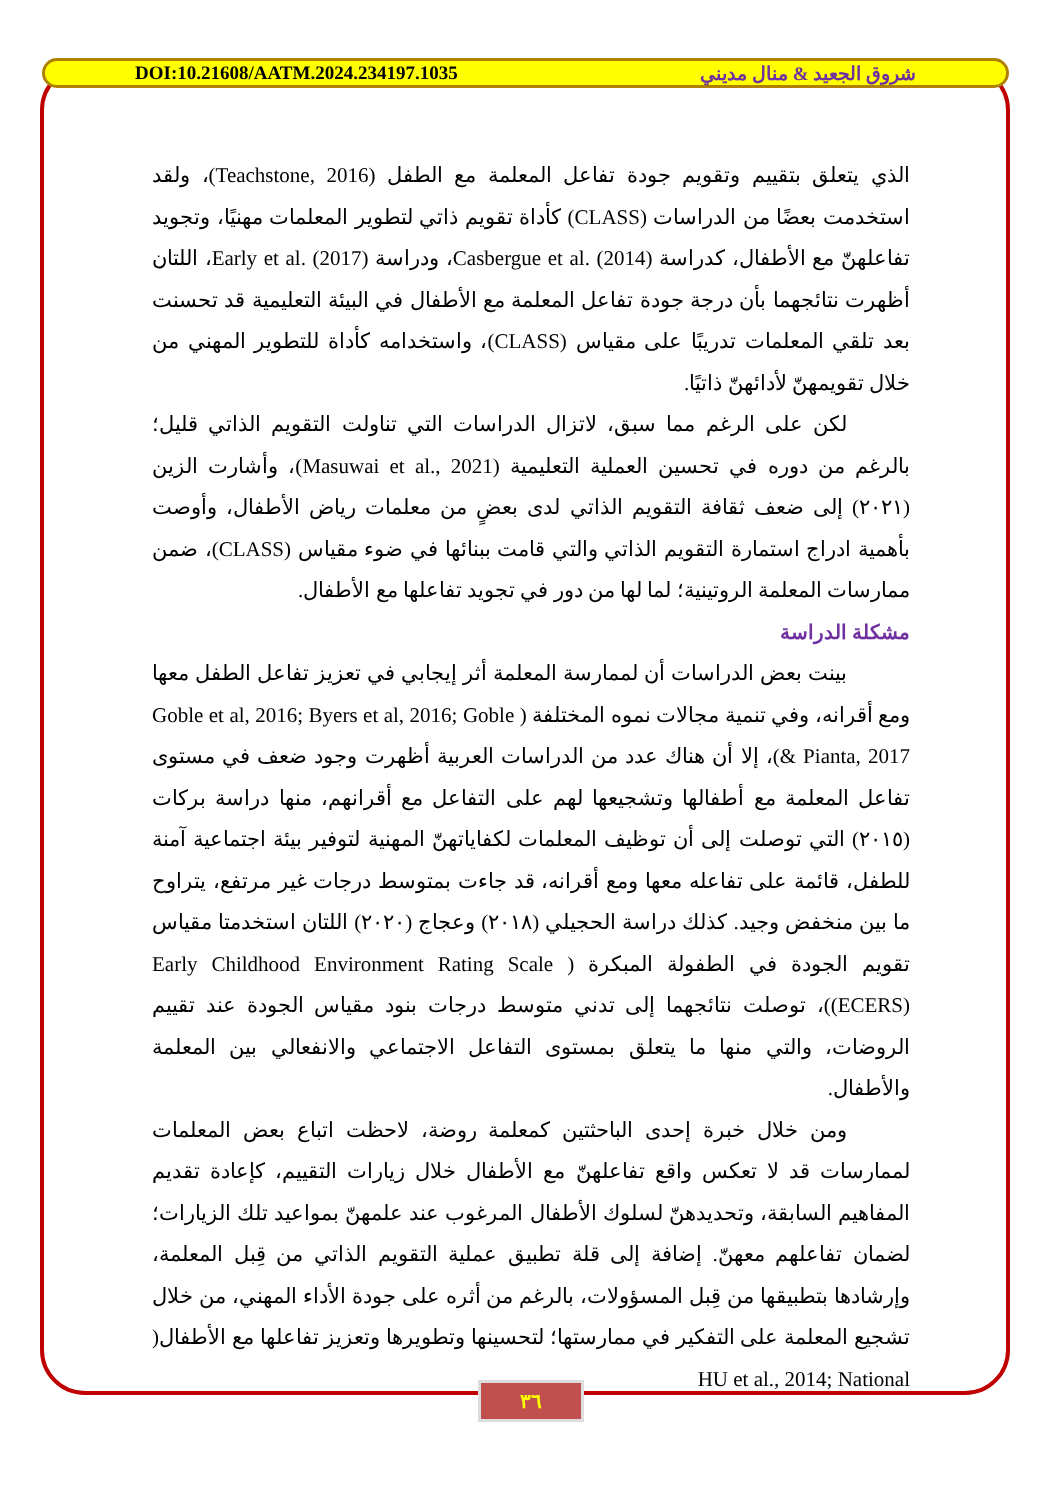DOI:10.21608/AATM.2024.234197.1035 شروق الجعيد & منال مديني
الذي يتعلق بتقييم وتقويم جودة تفاعل المعلمة مع الطفل (Teachstone, 2016)، ولقد استخدمت بعضًا من الدراسات (CLASS) كأداة تقويم ذاتي لتطوير المعلمات مهنيًا، وتجويد تفاعلهنّ مع الأطفال، كدراسة Casbergue et al. (2014)، ودراسة Early et al. (2017)، اللتان أظهرت نتائجهما بأن درجة جودة تفاعل المعلمة مع الأطفال في البيئة التعليمية قد تحسنت بعد تلقي المعلمات تدريبًا على مقياس (CLASS)، واستخدامه كأداة للتطوير المهني من خلال تقويمهنّ لأدائهنّ ذاتيًا.
لكن على الرغم مما سبق، لاتزال الدراسات التي تناولت التقويم الذاتي قليل؛ بالرغم من دوره في تحسين العملية التعليمية (Masuwai et al., 2021)، وأشارت الزين (٢٠٢١) إلى ضعف ثقافة التقويم الذاتي لدى بعضٍ من معلمات رياض الأطفال، وأوصت بأهمية ادراج استمارة التقويم الذاتي والتي قامت ببنائها في ضوء مقياس (CLASS)، ضمن ممارسات المعلمة الروتينية؛ لما لها من دور في تجويد تفاعلها مع الأطفال.
مشكلة الدراسة
بينت بعض الدراسات أن لممارسة المعلمة أثر إيجابي في تعزيز تفاعل الطفل معها ومع أقرانه، وفي تنمية مجالات نموه المختلفة ( Goble et al, 2016; Byers et al, 2016; Goble & Pianta, 2017)، إلا أن هناك عدد من الدراسات العربية أظهرت وجود ضعف في مستوى تفاعل المعلمة مع أطفالها وتشجيعها لهم على التفاعل مع أقرانهم، منها دراسة بركات (٢٠١٥) التي توصلت إلى أن توظيف المعلمات لكفاياتهنّ المهنية لتوفير بيئة اجتماعية آمنة للطفل، قائمة على تفاعله معها ومع أقرانه، قد جاءت بمتوسط درجات غير مرتفع، يتراوح ما بين منخفض وجيد. كذلك دراسة الحجيلي (٢٠١٨) وعجاج (٢٠٢٠) اللتان استخدمتا مقياس تقويم الجودة في الطفولة المبكرة ( Early Childhood Environment Rating Scale (ECERS))، توصلت نتائجهما إلى تدني متوسط درجات بنود مقياس الجودة عند تقييم الروضات، والتي منها ما يتعلق بمستوى التفاعل الاجتماعي والانفعالي بين المعلمة والأطفال.
ومن خلال خبرة إحدى الباحثتين كمعلمة روضة، لاحظت اتباع بعض المعلمات لممارسات قد لا تعكس واقع تفاعلهنّ مع الأطفال خلال زيارات التقييم، كإعادة تقديم المفاهيم السابقة، وتحديدهنّ لسلوك الأطفال المرغوب عند علمهنّ بمواعيد تلك الزيارات؛ لضمان تفاعلهم معهنّ. إضافة إلى قلة تطبيق عملية التقويم الذاتي من قِبل المعلمة، وإرشادها بتطبيقها من قِبل المسؤولات، بالرغم من أثره على جودة الأداء المهني، من خلال تشجيع المعلمة على التفكير في ممارستها؛ لتحسينها وتطويرها وتعزيز تفاعلها مع الأطفال( HU et al., 2014; National
٣٦